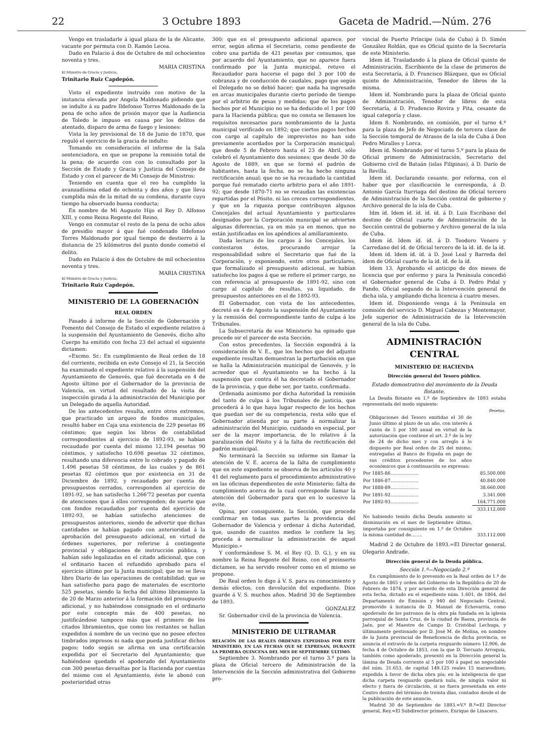22 3 Octubre 1893 Gaceta de Madrid.—Núm. 276
Vengo en trasladarle á igual plaza de la de Alicante, vacante por permuta con D. Ramón Lecea.
Dado en Palacio á dos de Octubre de mil ochocientos noventa y tres.
MARIA CRISTINA
El Ministro de Gracia y Justicia,
Trinitario Ruiz Capdepón.
Visto el expediente instruído con motivo de la instancia elevada por Angela Maldonado pidiendo que se indulte á su padre Ildefonso Torres Maldonado de la pena de ocho años de prisión mayor que la Audiencia de Toledo le impuso en causa por los delitos de atentado, disparo de arma de fuego y lesiones:
Vista la ley provisional de 18 de Junio de 1870, que reguló el ejercicio de la gracia de indulto:
Tomando en consideración el informe de la Sala sentenciadora, en que se propone la remisión total de la pena; de acuerdo con con lo consultado por la Sección de Estado y Gracia y Justicia del Consejo de Estado y con el parecer de Mi Consejo de Ministros:
Teniendo en cuenta que el reo ha cumplido la avanzadísima edad de ochenta y dos años y que lleva cumplida más de la mitad de su condena, durante cuyo tiempo ha observado buena conducta;
En nombre de Mi Augusto Hijo el Rey D. Alfonso XIII, y como Reina Regente del Reino,
Vengo en conmutar el resto de la pena de ocho años de presidio mayor á que fué condenado Ildefonso Torres Maldonado por igual tiempo de destierro á la distancia de 25 kilómetros del punto donde cometió el delito.
Dado en Palacio á dos de Octubre de mil ochocientos noventa y tres.
MARIA CRISTINA
El Ministro de Gracia y Justicia,
Trinitario Ruiz Capdepón.
MINISTERIO DE LA GOBERNACIÓN
REAL ORDEN
Pasado á informe de la Sección de Gobernación y Fomento del Consejo de Estado el expediente relativo á la suspensión del Ayuntamiento de Genovés, dicho alto Cuerpo ha emitido con fecha 23 del actual el siguiente dictamen:
«Excmo. Sr.: En cumplimiento de Real orden de 18 del corriente, recibida en este Consejo el 21, la Sección ha examinado el expediente relativo á la suspensión del Ayuntamiento de Genovés, que fué decretada en 4 de Agosto último por el Gobernador de la provincia de Valencia, en virtud del resultado de la visita de inspección girada á la administración del Municipio por un Delegado de aquella Autoridad.
De los antecedentes resulta, entre otros extremos, que practicado un arqueo de fondos municipales, resultó haber en Caja una existencia de 229 pesetas 86 céntimos; que según los libros de contabilidad correspondientes al ejercicio de 1892-93, se habían recaudado por cuenta del mismo 12.194 pesetas 90 céntimos, y satisfecho 10.698 pesetas 32 céntimos, resultando una diferencia entre lo cobrado y pagado de 1.496 pesetas 58 céntimos, de las cuales y de 861 pesetas 82 céntimos que por existencia en 31 de Diciembre de 1892, y recaudado por cuenta de presupuestos cerrados, corresponden al ejercicio de 1891-92, se han satisfecho 1.266'72 pesetas por cuenta de atenciones que á ellos corresponden; de suerte que con fondos recaudados por cuenta del ejercicio de 1892-93, se habían satisfecho atenciones de presupuestos anteriores, siendo de advertir que dichas cantidades se habían pagado con anterioridad á la aprobación del presupuesto adicional, en virtud de órdenes superiores, por referirse á contingente provincial y obligaciones de instrucción pública, y habían sido legalizadas en el citado adicional, que con el ordinario hacen el refundido aprobado para el ejercicio último por la Junta municipal; que no se lleva libro Diario de las operaciones de contabilidad; que se han satisfecho para pago de materiales de escritorio 525 pesetas, siendo la fecha del último libramiento la de 20 de Marzo anterior á la formación del presupuesto adicional, y no habiéndose consignado en el ordinario por este concepto más de 400 pesetas, no justificándose tampoco más que el primero de los citados libramientos, que como los restantes se hallan expedidos á nombre de un vecino que no posee efectos timbrados impresos ni nada que pueda justificar dichos pagos; todo según se afirma en una certificación expedida por el Secretario del Ayuntamiento; que habiéndose quedado el apoderado del Ayuntamiento con 300 pesetas devueltas por la Hacienda por cuentas del mismo con el Ayuntamiento, éste le abonó con posterioridad otras
300; que en el presupuesto adicional aparece, por error, según afirma el Secretario, como pendiente de cobro una partida de 421 pesetas por consumos, que por acuerdo del Ayuntamiento, que no aparece fuera confirmado por la Junta municipal, retuvo el Recaudador para hacerse el pago del 3 por 100 de cobranza y de conducción de caudales, pago que según el Delegado no se debió hacer; que nada ha ingresado en arcas municipales durante cierto período de tiempo por el arbitrio de pesas y medidas; que de los pagos hechos por el Municipio no se ha deducido el 1 por 100 para la Hacienda pública; que no consta se llenasen los requisitos necesarios para nombramiento de la Junta municipal verificado en 1892; que ciertos pagos hechos con cargo al capítulo de imprevistos no han sido previamente acordados por la Corporación municipal; que desde 5 de Febrero hasta el 23 de Abril, sólo celebró el Ayuntamiento dos sesiones; que desde 30 de Agosto de 1889, en que se formó el padrón de habitantes, hasta la fecha, no se ha hecho ninguna rectificación anual; que no se ha recaudado la cantidad porque fué rematado cierto arbitrio para el año 1891-92; que desde 1870-71 no se recaudan las existencias repartidas por el Pósito, ni las creces correspondientes, y que en la riqueza porque contribuyen algunos Concejales del actual Ayuntamiento y particulares designados por la Corporación municipal se advierten algunas diferencias, ya en más ya en menos, que no están justificadas en los apéndices al amillaramiento.
Dada lectura de los cargos á los Concejales, los contestaron éstos, procurando arrojar la responsabilidad sobre el Secretario que fué de la Corporación, y exponiendo, entre otros particulares, que formalizado el presupuesto adicional, se habían satisfecho los pagos á que se refiere el primer cargo, no con referencia al presupuesto de 1891-92, sino con cargo al capítulo de resultas, ya liquidado, de presupuestos anteriores en el de 1892-93.
El Gobernador, con vista de los antecedentes, decretó en 4 de Agosto la suspensión del Ayuntamiento y la remisión del correspondiente tanto de culpa á los Tribunales.
La Subsecretaría de ese Ministerio ha opinado que procede oir el parecer de esta Sección.
Con estos precedentes, la Sección expondrá á la consideración de V. E., que los hechos que del adjunto expediente resultan demuestran la perturbación en que se halla la Administración municipal de Genovés, y lo acreedor que el Ayuntamiento se ha hecho á la suspensión que contra él ha decretado el Gobernador de la provincia, y que debe ser, por tanto, confirmada.
Ordenada asimismo por dicha Autoridad la remisión del tanto de culpa á los Tribunales de justicia, que procederá á lo que haya lugar respecto de los hechos que puedan ser de su competencia, resta sólo que el Gobernador atienda por su parte á normalizar la administración del Municipio, cuidando en especial, por ser de la mayor importancia, de lo relativo á la paralización del Pósito y á la falta de rectificación del padrón municipal.
No terminará la Sección su informe sin llamar la atención de V. E. acerca de la falta de cumplimiento que en este expediente se observa de los artículos 40 y 41 del reglamento para el procedimiento administrativo en las oficinas dependientes de este Ministerio; falta de cumplimiento acerca de la cual corresponde llamar la atención del Gobernador para que en lo sucesivo la evite.
Opina, por consiguiente, la Sección, que procede confirmar en todas sus partes la providencia del Gobernador de Valencia y ordenar á dicha Autoridad, que, usando de cuantos medios le confiere la ley, proceda á normalizar la administración de aquel Municipio.»
Y conformándose S. M. el Rey (Q. D. G.), y en su nombre la Reina Regente del Reino, con el preinserto dictamen, se ha servido resolver como en el mismo se propone.
De Real orden lo digo á V. S. para su conocimiento y demás efectos, con devolución del expediente. Dios guarde á V. S. muchos años. Madrid 30 de Septiembre de 1893.
GONZALEZ
Sr. Gobernador civil de la provincia de Valencia.
MINISTERIO DE ULTRAMAR
RELACIÓN DE LAS REALES ÓRDENES EXPEDIDAS POR ESTE MINISTERIO, EN LAS FECHAS QUE SE EXPRESAN, DURANTE LA PRIMERA QUINCENA DEL MES DE SEPTIEMBRE ÚLTIMO.
Septiembre 3. Nombrando por el turno 3.º para la plaza de Oficial tercero de Administración de la Intervención de la Sección administrativa del Gobierno pro-
vincial de Puerto Príncipe (isla de Cuba) á D. Simón González Roldán, que es Oficial quinto de la Secretaría de este Ministerio.
Idem íd. Trasladando á la plaza de Oficial quinto de Administración, Escribiente de la clase de primeros de esta Secretaría, á D. Francisco Blázquez, que es Oficial quinto de Administración, Tenedor de libros de la misma.
Idem íd. Nombrando para la plaza de Oficial quinto de Administración, Tenedor de libros de esta Secretaría, á D. Prudencio Rovira y Pita, cesante de igual categoría y clase.
Idem 8. Nombrando, en comisión, por el turno 4.º para la plaza de Jefe de Negociado de tercera clase de la Sección temporal de Atrasos de la isla de Cuba á Don Pedro Miralles y Lorca.
Idem íd. Nombrando por el turno 5.º para la plaza de Oficial primero de Administración, Secretario del Gobierno civil de Bataán (islas Filipinas), á D. Darío de la Revilla.
Idem íd. Declarando cesante, por reforma, con el haber que por clasificación le corresponda, á D. Antonio García Iturriaga del destino de Oficial tercero de Administración de la Sección central de gobierno y Archivo general de la isla de Cuba.
Idm íd. Idem íd. íd. íd. íd. á D. Luis Escribano del destino de Oficial cuarto de Administración de la Sección central de gobierno y Archivo general de la isla de Cuba.
Idem íd. Idem íd. íd. á D. Teodoro Venero y Carredano del íd. de Oficial tercero de la íd. íd. de la íd.
Idem íd. Idem íd. íd. á D. José Leal y Barreda del ídem de Oficial cuarto de la íd. íd. de la íd.
Idem 13. Aprobando el anticipo de dos meses de licencia que por enfermo y para la Península concedió el Gobernador general de Cuba á D. Pedro Pidal y Pando, Oficial segundo de la Intervención general de dicha isla, y ampliando dicha licencia á cuatro meses.
Idem íd. Disponiendo venga á la Península en comisión del servicio D. Miguel Cabezas y Montemayor, Jefe superior de Administración de la Intervención general de la isla de Cuba.
ADMINISTRACIÓN CENTRAL
MINISTERIO DE HACIENDA
Dirección general del Tesoro público.
Estado demostrativo del movimiento de la Deuda flotante.
La Deuda flotante en 1.º de Septiembre de 1893 estaba representada del modo siguiente:
| | Pesetas. |
| Obligaciones del Tesoro emitidas el 30 de Junio último al plazo de un año, con interés á razón de 5 por 100 anual en virtud de la autorización que contiene el art. 2.º de la ley de 24 de dicho mes y con arreglo á lo dispuesto por Real orden de 25 del mismo, entregadas al Banco de España en pago de sus créditos procedentes de los años económicos que á continuación se expresan: | |
| Por 1885-86.................... | 85.500.000 |
| Por 1886-87.................... | 40.840.000 |
| Por 1888-89.................... | 38.660.000 |
| Por 1891-92.................... | 3.341.000 |
| Por 1892-93.................... | 164.771.000 |
| | 333.112.000 |
| No habiendo tenido dicha Deuda aumento ni disminución en el mes de Septiembre último, importaba por consiguiente en 1.º de Octubre la misma cantidad de........ | 333.112.000 |
Madrid 2 de Octubre de 1893.=El Director general, Olegario Andrade.
Dirección general de la Deuda pública.
Sección 1.ª—Negociado 2.º
En cumplimiento de lo prevenido en la Real orden de 1.º de Agosto de 1865 y orden del Gobierno de la República de 20 de Febrero de 1874, y por acuerdo de esta Dirección general de esta fecha, dictado en el expediente núm. 1.601, de 1864, del Departamento de Emisión y 940 del Negociado Central, promovido á instancia de D. Manuel de Echevarría, como apoderado de los patronos de la obra pía fundada en la iglesia parroquial de Santa Cruz, de la ciudad de Baeza, provincia de Jaén, por el Maestre de Campo D. Cristóbal Lechuga, y últimamente gestionado por D. José M. de Molina, en nombre de la Junta provincial de Beneficencia de dicha provincia, se anuncia el extravío de la carpeta resguardo número 12.906, de fecha 4 de Octubre de 1853, con la que D. Torcuato Arroquia, también como apoderado, presentó en la Dirección general la lámina de Deuda corriente al 5 por 100 á papel no negociable del núm. 31.653, de capital 149.125 reales 15 maravedises, expedida á favor de dicha obra pía; en la inteligencia de que dicha carpeta resguardo quedará nula, de ningún valor ni efecto y fuera de circulación, si no fuera presentada en este Centro dentro del término de treinta días, contados desde el de la publicación de este anuncio.
Madrid 30 de Septiembre de 1893.=V.º B.º=El Director general, Rey.=El Subdirector primero, Enrique de Linacero.